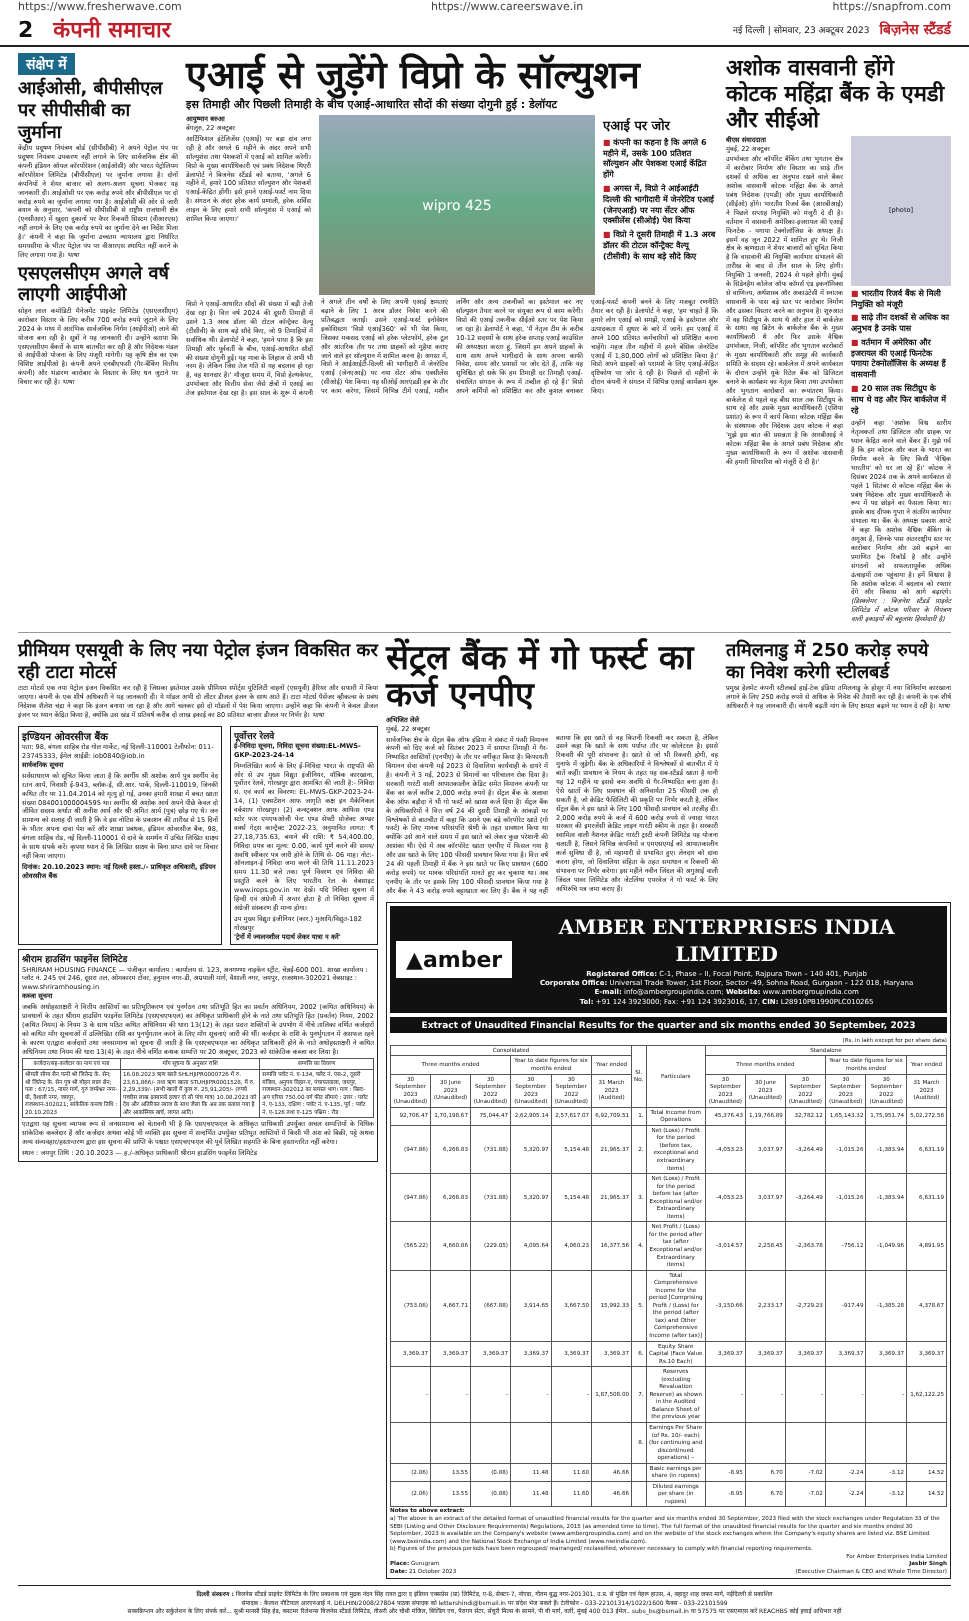https://www.fresherwave.com https://www.careerswave.in https://snapfrom.com
2 कंपनी समाचार नई दिल्ली | सोमवार, 23 अक्टूबर 2023 बिज़नेस स्टैंडर्ड
संक्षेप में
आईओसी, बीपीसीएल पर सीपीसीबी का जुर्माना
केंद्रीय प्रदूषण नियंत्रण बोर्ड (सीपीसीबी) ने अपने पेट्रोल पंप पर प्रदूषण नियंत्रण उपकरण नहीं लगाने के लिए सार्वजनिक क्षेत्र की कंपनी इंडियन ऑयल कॉरपोरेशन (आईओसी) और भारत पेट्रोलियम कॉरपोरेशन लिमिटेड (बीपीसीएल) पर जुर्माना लगाया है। दोनों कंपनियों ने शेयर बाजार को अलग-अलग सूचना भेजकर यह जानकारी दी। आईओसी पर एक करोड़ रुपये और बीपीसीएल पर दो करोड़ रुपये का जुर्माना लगाया गया है। आईओसी की ओर से जारी बयान के अनुसार, 'कंपनी को सीपीसीबी से राष्ट्रीय राजधानी क्षेत्र (एनसीआर) में खुदरा दुकानों पर वैपर रिकवरी सिस्टम (वीआरएस) नहीं लगाने के लिए एक करोड़ रुपये का जुर्माना देने का निर्देश मिला है।' कंपनी ने कहा कि जुर्माना उच्चतम न्यायालय द्वारा निर्धारित समयसीमा के भीतर पेट्रोल पंप पर वीआरएस स्थापित नहीं करने के लिए लगाया गया है। भाषा
एसएलसीएम अगले वर्ष लाएगी आईपीओ
सोहन लाल कमोडिटी मैनेजमेंट प्राइवेट लिमिटेड (एसएलसीएम) कारोबार विस्तार के लिए करीब 700 करोड़ रुपये जुटाने के लिए 2024 के मध्य में आरंभिक सार्वजनिक निर्गम (आईपीओ) लाने की योजना बना रही है। सूत्रों ने यह जानकारी दी। उन्होंने बताया कि एसएलसीएम बैंकरों के साथ बातचीत कर रही है और निदेशक मंडल से आईपीओ योजना के लिए मंजूरी मांगेगी। यह कृषि क्षेत्र का एक विशिष्ट आईपीओ है। कंपनी अपने एनबीएफसी (गैर-बैंकिंग वित्तीय कंपनी) और भंडारण कारोबार के विस्तार के लिए धन जुटाने पर विचार कर रही है। भाषा
एआई से जुड़ेंगे विप्रो के सॉल्युशन
इस तिमाही और पिछली तिमाही के बीच एआई-आधारित सौदों की संख्या दोगुनी हुई : डेलॉयट
आयुष्मान बरुआ
बेंगलूरु, 22 अक्टूबर
आर्टिफिशल इंटेलिजेंस (एआई) पर बड़ा दांव लगा रही है और अगले 6 महीने के अंदर अपने सभी सॉल्युशंस तथा पेशकशों में एआई को शामिल करेगी। विप्रो के मुख्य कार्याधिकारी एवं प्रबंध निदेशक थिएरी डेलापोर्ट ने बिजनेस स्टैंडर्ड को बताया, 'अगले 6 महीने में, हमारे 100 प्रतिशत सॉल्युशन और पेशकशें एआई-केंद्रित होंगी। इसे हमने एआई-फर्स्ट नाम दिया है। संगठन के अंदर हरेक कार्य प्रणाली, हरेक सर्विस लाइन के लिए हमारे सभी सॉल्युशंस में एआई को शामिल किया जाएगा।'
wipro 425
एआई पर जोर
■ कंपनी का कहना है कि अगले 6 महीने में, उसके 100 प्रतिशत सॉल्युशन और पेशकश एआई केंद्रित होंगे
■ अगस्त में, विप्रो ने आईआईटी दिल्ली की भागीदारी में जेनरेटिव एआई (जेनएआई) पर नया सेंटर ऑफ एक्सीलेंस (सीओई) पेश किया
■ विप्रो ने दूसरी तिमाही में 1.3 अरब डॉलर की टोटल कॉन्ट्रैक्ट वैल्यू (टीसीवी) के साथ बड़े सौदे किए
विप्रो ने एआई-आधारित सौदों की संख्या में बड़ी तेजी देख रहा है। वित्त वर्ष 2024 की दूसरी तिमाही में उसने 1.3 अरब डॉलर की टोटल कॉन्ट्रैक्ट वैल्यू (टीसीवी) के साथ बड़े सौदे किए, जो 9 तिमाहियों में सर्वाधिक थी। डेलापोर्ट ने कहा, 'हमने पाया है कि इस तिमाही और पूर्ववर्ती के बीच, एआई-आधारित सौदों की संख्या दोगुनी हुई। यह मात्रा के लिहाज से अभी भी नरम है। लेकिन जिस तेज गति से यह बदलाव हो रहा है, वह शानदार है।' मौजूदा समय में, विप्रो हेल्थकेयर, उपभोक्ता और वित्तीय सेवा जैसे क्षेत्रों में एआई का तेज इस्तेमाल देख रहा है। इस साल के शुरू में कंपनी ने अगले तीन वर्षों के लिए अपनी एआई क्षमताएं बढ़ाने के लिए 1 अरब डॉलर निवेश करने की प्रतिबद्धता जताई। उसने एआई-फर्स्ट इनोवेशन इकोसिस्टम 'विप्रो एआई360' को भी पेश किया, जिसका मकसद एआई को हरेक प्लेटफॉर्म, हरेक टूल और आंतरिक तौर पर तथा ग्राहकों को मुहैया कराए जाने वाले हर सॉल्युशन में शामिल करना है। अगस्त में, विप्रो ने आईआईटी-दिल्ली की भागीदारी में जेनरेटिव एआई (जेनएआई) पर नया सेंटर ऑफ एक्सीलेंस (सीओई) पेश किया। यह सीओई आरएंडडी हब के तौर पर काम करेगा, जिसमें विभिन्न टीमें एआई, मशीन लर्निंग और अन्य तकनीकों का इस्तेमाल कर नए सॉल्युशन तैयार करने पर संयुक्त रूप से काम करेंगी। विप्रो की एआई तकनीक सीईओ स्तर पर पेश किया जा रहा है। डेलापोर्ट ने कहा, 'मैं नेतृत्व टीम के करीब 10-12 सदस्यों के साथ हरेक सप्ताह एआई काउंसिल की अध्यक्षता करता हूं, जिसमें हम अपने ग्राहकों के साथ साथ अपने भागीदारों के साथ अपना काफी निवेश, समय और प्रयासों पर जोर देते हैं, ताकि यह सुनिश्चित हो सके कि हम तिमाही दर तिमाही एआई-संचालित संगठन के रूप में तब्दील हो रहे हैं।' विप्रो अपने कर्मियों को प्रशिक्षित कर और कुशल बनाकर एआई-फर्स्ट कंपनी बनने के लिए मजबूत रणनीति तैयार कर रही है। डेलापोर्ट ने कहा, 'हम चाहते हैं कि हमारे लोग एआई को समझें, एआई के इस्तेमाल और उत्पादकता में सुधार के बारे में जानें। हम एआई में अपने 100 प्रतिशत कर्मचारियों को प्रशिक्षित करना चाहेंगे। महज तीन महीनों में हमने बेसिक जेनरेटिव एआई में 1,80,000 लोगों को प्रशिक्षित किया है।' विप्रो अपने ग्राहकों को परामर्श के लिए एआई-केंद्रित दृष्टिकोण पर जोर दे रही है। पिछले दो महीनों के दौरान कंपनी ने संगठन में विभिन्न एआई कार्यक्रम शुरू किए।
अशोक वासवानी होंगे कोटक महिंद्रा बैंक के एमडी और सीईओ
बीएस संवाददाता
मुंबई, 22 अक्टूबर
उपभोक्ता और कॉर्पोरेट बैंकिंग तथा भुगतान क्षेत्र में कारोबार निर्माण और विस्तार का साढ़े तीन दशकों से अधिक का अनुभव रखने वाले बैंकर अशोक वासवानी कोटक महिंद्रा बैंक के अगले प्रबंध निदेशक (एमडी) और मुख्य कार्याधिकारी (सीईओ) होंगे। भारतीय रिजर्व बैंक (आरबीआई) ने पिछले सप्ताह नियुक्ति को मंजूरी दे दी है। वर्तमान में वासवानी अमेरिका-इजरायल की एआई फिनटेक - पगाया टेक्नोलॉजिस के अध्यक्ष हैं। इसमें वह जून 2022 में शामिल हुए थे। निजी क्षेत्र के ऋणदाता ने शेयर बाजारों को सूचित किया है कि वासवानी की नियुक्ति कार्यभार संभालने की तारीख के बाद से तीन साल के लिए होगी। नियुक्ति 1 जनवरी, 2024 से पहले होगी। मुंबई के सिडेनहैम कॉलेज ऑफ कॉमर्स एंड इकनॉमिक्स से वाणिज्य, अर्थशास्त्र और अकाउंटेंसी में स्नातक वासवानी के पास बड़े स्तर पर कारोबार निर्माण और उसका विस्तार करने का अनुभव है। शुरुआत में वह सिटीग्रुप के साथ थे और हाल में बार्कलेज के साथ। वह ब्रिटेन के बार्कलेज बैंक के मुख्य कार्याधिकारी थे और फिर उसके वैश्विक उपभोक्ता, निजी, कॉर्पोरेट और भुगतान कारोबारों के मुख्य कार्याधिकारी और समूह की कार्यकारी समिति के सदस्य रहे। बार्कलेज में अपने कार्यकाल के दौरान उन्होंने यूके रिटेल बैंक को डिजिटल बनाने के कार्यक्रम का नेतृत्व किया तथा उपभोक्ता और भुगतान कारोबारों का रूपांतरण किया। बार्कलेज से पहले वह बीस साल तक सिटीग्रुप के साथ रहे और उसके मुख्य कार्याधिकारी (एशिया प्रशांत) के रूप में कार्य किया। कोटक महिंद्रा बैंक के संस्थापक और निदेशक उदय कोटक ने कहा 'मुझे इस बात की प्रसन्नता है कि आरबीआई ने कोटक महिंद्रा बैंक के अगले प्रबंध निदेशक और मुख्य कार्याधिकारी के रूप में अशोक वासवानी की हमारी सिफारिश को मंजूरी दे दी है।'
[photo]
■ भारतीय रिजर्व बैंक से मिली नियुक्ति को मंजूरी
■ साढ़े तीन दशकों से अधिक का अनुभव है उनके पास
■ वर्तमान में अमेरिका और इजरायल की एआई फिनटेक पगाया टेक्नोलॉजिस के अध्यक्ष हैं वासवानी
■ 20 साल तक सिटीग्रुप के साथ थे वह और फिर बार्कलेज में रहे
उन्होंने कहा 'अशोक विश्व स्तरीय नेतृत्वकर्ता तथा डिजिटल और ग्राहक पर ध्यान केंद्रित करने वाले बैंकर हैं। मुझे गर्व है कि हम कोटक और कल के भारत का निर्माण करने के लिए किसी 'वैश्विक भारतीय' को घर ला रहे हैं।' कोटक ने दिसंबर 2024 तक के अपने कार्यकाल से पहले 1 सितंबर से कोटक महिंद्रा बैंक के प्रबंध निदेशक और मुख्य कार्याधिकारी के रूप में पद छोड़ने का फैसला किया था। इसके बाद दीपक गुप्ता ने अंतरिम कार्यभार संभाला था। बैंक के अध्यक्ष प्रकाश आप्टे ने कहा कि अशोक वैश्विक बैंकिंग के अगुआ हैं, जिनके पास अंतरराष्ट्रीय स्तर पर कारोबार निर्माण और उसे बढ़ाने का प्रमाणित ट्रैक रिकॉर्ड है और उन्होंने संगठनों को सफलतापूर्वक अधिक ऊंचाइयों तक पहुंचाया है। हमें विश्वास है कि अशोक कोटक में बदलाव को रफ्तार देंगे और विकास को आगे बढ़ाएंगे। (डिस्क्लेमर : बिज़नेस स्टैंडर्ड प्राइवेट लिमिटेड में कोटक परिवार के नियंत्रण वाली इकाइयों की बहुलांश हिस्सेदारी है)
प्रीमियम एसयूवी के लिए नया पेट्रोल इंजन विकसित कर रही टाटा मोटर्स
टाटा मोटर्स एक नया पेट्रोल इंजन विकसित कर रही है जिसका इस्तेमाल उसके प्रीमियम स्पोर्ट्स यूटिलिटी वाहनों (एसयूवी) हैरियर और सफारी में किया जाएगा। कंपनी के एक शीर्ष अधिकारी ने यह जानकारी दी। ये मॉडल अभी दो लीटर डीजल इंजन के साथ आते हैं। टाटा मोटर्स पैसेंजर व्हीकल्स के प्रबंध निदेशक शैलेश चंद्रा ने कहा कि इंजन बनाया जा रहा है और आगे चलकर इसे दो मॉडलों में पेश किया जाएगा। उन्होंने कहा कि कंपनी ने केवल डीजल इंजन पर ध्यान केंद्रित किया है, क्योंकि उस खंड में प्रतिवर्ष करीब दो लाख इकाई का 80 प्रतिशत बाजार डीजल पर निर्भर है। भाषा
इण्डियन ओवरसीज बैंक
पता: 98, बंगला साहिब रोड गोल मार्केट, नई दिल्ली-110001 टेलीफोन: 011- 23745333, ईमेल आईडी: iob0840@iob.in
सार्वजनिक सूचना
सर्वसाधारण को सूचित किया जाता है कि स्वर्गीय श्री अशोक आर्य पुत्र स्वर्गीय वेद रतन आर्य, निवासी ई-943, ब्लॉक-ई, सी.आर. पार्क, दिल्ली-110019, जिनकी कथित तौर पर 11.04.2014 को मृत्यु हो गई, उनका हमारी शाखा में बचत खाता संख्या 084001000004595 था। स्वर्गीय श्री अशोक आर्य अपने पीछे केवल दो जीवित सदस्य अर्थात श्री अनीश आर्य और श्री अमित आर्य (पुत्र) छोड़ गए थे। जन सामान्य को सलाह दी जाती है कि वे इस नोटिस के प्रकाशन की तारीख से 15 दिनों के भीतर अपना दावा पेश करें और शाखा प्रबंधक, इंडियन ओवरसीज बैंक, 98, बंगला साहिब रोड, नई दिल्ली-110001 से दावे के समर्थन में उचित लिखित साक्ष्य के साथ संपर्क करें। कृपया ध्यान दें कि लिखित साक्ष्य के बिना प्राप्त दावे पर विचार नहीं किया जाएगा।
दिनांक: 20.10.2023 स्थान: नई दिल्ली हस्ता./- प्राधिकृत अधिकारी, इंडियन ओवरसीज बैंक
पूर्वोत्तर रेलवे
ई-निविदा सूचना, निविदा सूचना संख्या:EL-MWS-GKP-2023-24-14
निम्नलिखित कार्य के लिए ई-निविदा भारत के राष्ट्रपति की ओर से उप मुख्य विद्युत इंजीनियर, यॉत्रिक कारखाना, पूर्वोत्तर रेलवे, गोरखपुर द्वारा आमंत्रित की जाती है:- निविदा सं. एवं कार्य का विवरण: EL-MWS-GKP-2023-24-14, (1) एक्सटेंशन आफ जागृति कक्ष इन मैकेनिकल वर्कशाप गोरखपुर। (2) कन्स्ट्रक्शन आफ आफिस एण्ड स्टोर फार एमएफओजी पेन्ट एण्ड सेफ्टी प्रोजेक्ट अण्डर वर्क्स गेट्स कान्ट्रैक्ट 2022-23, अनुमानित लागत: ₹ 27,18,735.63, बयाने की राशि: ₹ 54,400.00, निविदा प्रपत्र का मूल्य: 0.00, कार्य पूर्ण करने की समय/अवधि स्वीकार पत्र जारी होने के तिथि से- 06 माह। नोट:- ऑनलाइन-ई निविदा जमा करने की तिथि 11.11.2023 समय 11.30 बजे तक। पूर्ण विवरण एवं निविदा की प्रस्तुति करने के लिए भारतीय रेल के वेबसाइट www.ireps.gov.in पर देखें। यदि निविदा सूचना में हिन्दी एवं अंग्रेजी में अन्तर होता है तो निविदा सूचना में अंग्रेजी संस्करण ही मान्य होगा।
उप मुख्य विद्युत इंजीनियर (कार.) मुआयि/विद्युत-182 गोरखपुर
'ट्रेनों में ज्वलनशील पदार्थ लेकर यात्रा न करें'
श्रीराम हाउसिंग फाइनेंस लिमिटेड
SHRIRAM HOUSING FINANCE — पंजीकृत कार्यालय : कार्यालय सं. 123, अनगण्णा नाइकेन स्ट्रीट, चेन्नई-600 001. शाखा कार्यालय : प्लॉट नं. 245 एवं 246, दूसरा तल, ओमकारम टॉवर, हनुमान नगर-डी, अम्रपाली मार्ग, वैशाली नगर, जयपुर, राजस्थान-302021 वेबसाइट : www.shriramhousing.in
कब्जा सूचना
जबकि अधोहस्ताक्षरी ने वित्तीय आस्तियों का प्रतिभूतिकरण एवं पुनर्गठन तथा प्रतिभूति हित का प्रवर्तन अधिनियम, 2002 (कथित अधिनियम) के प्रावधानों के तहत श्रीराम हाउसिंग फाइनेंस लिमिटेड (एसएचएफएल) का अधिकृत प्राधिकारी होने के नाते तथा प्रतिभूति हित (प्रवर्तन) नियम, 2002 (कथित नियम) के नियम 3 के साथ पठित कथित अधिनियम की धारा 13(12) के तहत प्रदत्त शक्तियों के उपभोग में नीचे तालिका वर्णित कर्जदारों को कथित माँग सूचनाओं में उल्लिखित राशि का पुनर्भुगतान करने के लिए माँग सूचनाएं जारी की थीं। कर्जदार के राशि के पुनर्भुगतान में असफल रहने के कारण एतद्वारा कर्जदारों तथा जनसामान्य को सूचना दी जाती है कि एसएचएफएल का अधिकृत प्राधिकारी होने के नाते अधोहस्ताक्षरी ने कथित अधिनियम तथा नियम की धारा 13(4) के तहत नीचे वर्णित बन्धक सम्पत्ति पर 20 अक्टूबर, 2023 को सांकेतिक कब्जा कर लिया है।
| कर्जदार/सह-कर्जदार का नाम एवं पता | माँग सूचना के अनुसार राशि | सम्पत्ति का विवरण |
| --- | --- | --- |
| श्रीमती सीमा सैन पत्नी श्री जितेन्द्र के. सेन; श्री जितेन्द्र के. सेन पुत्र श्री मोहन लाल सेन; पता : 67/15, नायर मार्ग, गुरु जम्बेश्वर नगर-बी, वैशाली नगर, जयपुर, राजस्थान-302021; सांकेतिक कब्जा तिथि : 20.10.2023 | 16.08.2023 ऋण खाते SHLHJIPR0000726 में रु. 23,61,866/- तथा ऋण खाता STUHJIPR0001528, में रु. 2,29,339/- (सभी खातों में कुल रु. 25,91,205/- (रुपये पच्चीस लाख इक्यानबे हजार दो सौ पांच मात्र) 10.08.2023 को देय और अतिरिक्त ब्याज के साथ जैसा कि अब तक बताया गया है और आकस्मिक खर्च, लागत आदि। | सम्पत्ति प्लॉट नं. ए-134, फ्लैट नं. एस-2, दूसरी मंजिल, अनुपम विहार-ए, पंचायतवाला, जयपुर, राजस्थान-302012 का समस्त भाग। माप : बिल्ट-अप एरिया 750.00 वर्ग फीट सीमाएं : उत्तर : प्लॉट नं. ए-133, दक्षिण : प्लॉट नं. ए-135, पूर्व : प्लॉट नं. ए-126 तथा ए-125 पश्चिम : रोड |
एतद्वारा यह सूचना व्यापक रूप से जनसामान्य को चेतावनी भी है कि एसएचएफएल के अधिकृत प्राधिकारी उपर्युक्त अचल सम्पत्तियों के विधिक सांकेतिक कब्जेदार हैं और कर्जदार अथवा कोई भी व्यक्ति इस सूचना में सन्दर्भित उपर्युक्त प्रतिभूत आस्तियों में किसी भी अंश को बिक्री, पट्टे अथवा अन्य संव्यवहार/हस्तान्तरण द्वारा इस सूचना की प्राप्ति के पश्चात एसएचएफएल की पूर्व लिखित सहमति के बिना हस्तान्तरित नहीं करेगा।
स्थान : जयपुर तिथि : 20.10.2023 — ह./-अधिकृत प्राधिकारी श्रीराम हाउसिंग फाइनेंस लिमिटेड
सेंट्रल बैंक में गो फर्स्ट का कर्ज एनपीए
अभिजित लेले
मुंबई, 22 अक्टूबर
सार्वजनिक क्षेत्र के सेंट्रल बैंक ऑफ इंडिया ने संकट में फंसी विमानन कंपनी को दिए कर्ज को सितंबर 2023 में समाप्त तिमाही में गैर-निष्पादित आस्तियों (एनपीए) के तौर पर वर्गीकृत किया है। किफायती विमानन सेवा कंपनी मई 2023 से दिवालिया कार्यवाही के दायरे में है। कंपनी ने 3 मई, 2023 से विमानों का परिचालन रोक दिया है। सरकारी गारंटी वाली आपातकालीन क्रेडिट समेत विमानन कंपनी पर बैंक का कर्ज करीब 2,000 करोड़ रुपये है। सेंट्रल बैंक के अलावा बैंक ऑफ बड़ौदा ने भी गो फर्स्ट को खासा कर्ज दिया है। सेंट्रल बैंक के अधिकारियों ने वित्त वर्ष 24 की दूसरी तिमाही के आंकड़ों पर विश्लेषकों से बातचीत में कहा कि उसने एक बड़े कॉरपोरेट खाते (गो फर्स्ट) के लिए मानक परिसंपत्ति श्रेणी के तहत प्रावधान किया था क्योंकि उसे आने वाले समय में इस खाते को लेकर कुछ परेशानी की आशंका थी। ऐसे में अब कॉरपोरेट खाता एनपीए में फिसल गया है और उस खाते के लिए 100 फीसदी प्रावधान किया गया है। वित्त वर्ष 24 की पहली तिमाही में बैंक ने इस खाते पर किए प्रावधान (600 करोड़ रुपये) पर मानक परिसंपत्ति मानते हुए कर चुकाया था। अब एनपीए के तौर पर इसके लिए 100 फीसदी प्रावधान किया गया है और बैंक ने 43 करोड़ रुपये बट्टाखाता कर लिए हैं। बैंक ने यह नहीं बताया कि इस खाते से वह कितनी रिकवरी कर सकता है, लेकिन उसने कहा कि खाते के साथ पर्याप्त तौर पर कोलेटरल है। इससे रिकवरी की पूरी संभावना है। खाते से जो भी रिकवरी होगी, वह मुनाफे में जुड़ेगी। बैंक के अधिकारियों ने विश्लेषकों से बातचीत में ये बातें कहीं। प्रावधान के नियम के तहत यह सब-स्टैंडर्ड खाता है यानी यह 12 महीने या इससे कम अवधि से गैर-निष्पादित बना हुआ है। ऐसे खातों के लिए प्रावधान की अनिवार्यता 25 फीसदी तक हो सकती है, जो क्रेडिट फैसिलिटी की प्रकृति पर निर्भर करती है, लेकिन सेंट्रल बैंक ने इस खाते के लिए 100 फीसदी प्रावधान को तरजीह दी। 2,000 करोड़ रुपये के कर्ज में 600 करोड़ रुपये से ज्यादा भारत सरकार की इमरजेंसी क्रेडिट लाइन गारंटी स्कीम के तहत है। सरकारी स्वामित्व वाली नैशनल क्रेडिट गारंटी ट्रस्टी कंपनी लिमिटेड यह योजना चलाती है, जिसने विभिन्न कंपनियों व एमएसएमई को आपातकालीन कर्ज सुविधा दी है, जो महामारी से प्रभावित हुए। लेनदार को दावा करना होगा, जो दिवालिया संहिता के तहत समाधान व रिकवरी की संभावना पर निर्भर करेगा। इस महीने नवीन जिंदल की अगुआई वाली जिंदल पावर लिमिटेड और जेटलिंग्स एयरवेज ने गो फर्स्ट के लिए अभिरुचि पत्र जमा कराए हैं।
तमिलनाडु में 250 करोड़ रुपये का निवेश करेगी स्टीलबर्ड
प्रमुख हेलमेट कंपनी स्टीलबर्ड हाई-टेक इंडिया तमिलनाडु के होसुर में नया विनिर्माण कारखाना लगाने के लिए 250 करोड़ रुपये से अधिक के निवेश की तैयारी कर रही है। कंपनी के एक शीर्ष अधिकारी ने यह जानकारी दी। कंपनी बढ़ती मांग के लिए क्षमता बढ़ाने पर ध्यान दे रही है। भाषा
▲amber
AMBER ENTERPRISES INDIA LIMITED
Registered Office: C-1, Phase – II, Focal Point, Rajpura Town – 140 401, Punjab
Corporate Office: Universal Trade Tower, 1st Floor, Sector -49, Sohna Road, Gurgaon – 122 018, Haryana
E-mail: info@ambergroupindia.com; Website: www.ambergroupindia.com
Tel: +91 124 3923000; Fax: +91 124 3923016, 17, CIN: L28910PB1990PLC010265
Extract of Unaudited Financial Results for the quarter and six months ended 30 September, 2023
(Rs. in lakh except for per share data)
| Consolidated | | | | | | Sl. No. | Particulars | Standalone | | | | | |
| --- | --- | --- | --- | --- | --- | --- | --- | --- | --- | --- | --- | --- | --- |
| Three months ended | | | Year to date figures for six months ended | | Year ended | | | Three months ended | | | Year to date figures for six months ended | | Year ended |
| 30 September 2023 (Unaudited) | 30 June 2023 (Unaudited) | 30 September 2022 (Unaudited) | 30 September 2023 (Unaudited) | 30 September 2022 (Unaudited) | 31 March 2023 (Audited) | | | 30 September 2023 (Unaudited) | 30 June 2023 (Unaudited) | 30 September 2022 (Unaudited) | 30 September 2023 (Unaudited) | 30 September 2022 (Unaudited) | 31 March 2023 (Audited) |
| 92,706.47 | 1,70,198.67 | 75,044.47 | 2,62,905.14 | 2,57,617.07 | 6,92,709.51 | 1. | Total Income from Operations | 45,376.43 | 1,19,766.89 | 32,782.12 | 1,65,143.32 | 1,75,951.74 | 5,02,272.58 |
| (947.86) | 6,268.83 | (731.88) | 5,320.97 | 5,154.48 | 21,965.37 | 2. | Net (Loss) / Profit for the period (before tax, exceptional and extraordinary items) | -4,053.23 | 3,037.97 | -3,264.49 | -1,015.26 | -1,383.94 | 6,631.19 |
| (947.86) | 6,268.83 | (731.88) | 5,320.97 | 5,154.48 | 21,965.37 | 3. | Net (Loss) / Profit for the period before tax (after Exceptional and/or Extraordinary items) | -4,053.23 | 3,037.97 | -3,264.49 | -1,015.26 | -1,383.94 | 6,631.19 |
| (565.22) | 4,660.86 | (229.05) | 4,095.64 | 4,060.23 | 16,377.56 | 4. | Net Profit / (Loss) for the period after tax (after Exceptional and/or Extraordinary items) | -3,014.57 | 2,258.45 | -2,363.78 | -756.12 | -1,049.96 | 4,891.95 |
| (753.06) | 4,667.71 | (667.88) | 3,914.65 | 3,667.50 | 15,992.33 | 5. | Total Comprehensive Income for the period [Comprising Profit / (Loss) for the period (after tax) and Other Comprehensive Income (after tax)] | -3,150.66 | 2,233.17 | -2,729.23 | -917.49 | -1,385.28 | 4,378.67 |
| 3,369.37 | 3,369.37 | 3,369.37 | 3,369.37 | 3,369.37 | 3,369.37 | 6. | Equity Share Capital (Face Value Rs.10 Each) | 3,369.37 | 3,369.37 | 3,369.37 | 3,369.37 | 3,369.37 | 3,369.37 |
| - | - | - | - | - | 1,87,508.00 | 7. | Reserves (excluding Revaluation Reserve) as shown in the Audited Balance Sheet of the previous year | - | - | - | - | - | 1,62,122.25 |
| | | | | | | 8. | Earnings Per Share (of Rs. 10/- each) (for continuing and discontinued operations) – | | | | | | |
| (2.06) | 13.55 | (0.88) | 11.48 | 11.60 | 46.66 | | Basic earnings per share (in rupees) | -8.95 | 6.70 | -7.02 | -2.24 | -3.12 | 14.52 |
| (2.06) | 13.55 | (0.88) | 11.48 | 11.60 | 46.66 | | Diluted earnings per share (in rupees) | -8.95 | 6.70 | -7.02 | -2.24 | -3.12 | 14.52 |
Notes to above extract:
a) The above is an extract of the detailed format of unaudited financial results for the quarter and six months ended 30 September, 2023 filed with the stock exchanges under Regulation 33 of the SEBI (Listing and Other Disclosure Requirements) Regulations, 2015 (as amended time to time). The full format of the unaudited financial results for the quarter and six months ended 30 September, 2023 is available on the Company's website (www.ambergroupindia.com) and on the website of the stock exchanges where the Company's equity shares are listed viz. BSE Limited (www.bseindia.com) and the National Stock Exchange of India Limited (www.nseindia.com).
b) Figures of the previous periods have been regrouped/ rearranged/ reclassified, wherever necessary to comply with financial reporting requirements.
For Amber Enterprises India Limited
Place: Gurugram
Date: 21 October 2023 Jasbir Singh
(Executive Chairman & CEO and Whole Time Director)
दिल्ली संस्करण : बिजनेस स्टैंडर्ड प्राइवेट लिमिटेड के लिए प्रकाशक एवं मुद्रक नंदन सिंह रावत द्वारा द इंडियन एक्सप्रेस (प्रा) लिमिटेड, ए-8, सेक्टर-7, नोएडा, गौतम बुद्ध नगर-201301, उ.प्र. से मुद्रित एवं नेहरू हाउस, 4, बहादुर शाह जफर मार्ग, नईदिल्ली से प्रकाशित
संपादक : कैलाश नौटियाल आरएनआई नं. DELHIN/2008/27804 पाठक संपादक को lettershindi@bsmail.in पर संदेश भेज सकते हैं। टेलीफोन - 033-22101314/1022/1600 फैक्स - 033-22101599
सब्सक्रिप्शन और सर्कुलेशन के लिए संपर्क करें... सुश्री मानसी सिंह हेड, कस्टमर रिलेशन्स बिजनेस स्टैंडर्ड लिमिटेड, तीसरी और चौथी मंजिल, बिल्डिंग एच, पैरागन सेंटर, सेंचुरी मिल्स के सामने, पी बी मार्ग, वर्ली, मुंबई 400 013 ईमेल.. subs_bs@bsmail.in या 57575 पर एसएमएस करें REACHBS कोई हवाई अधिभार नहीं